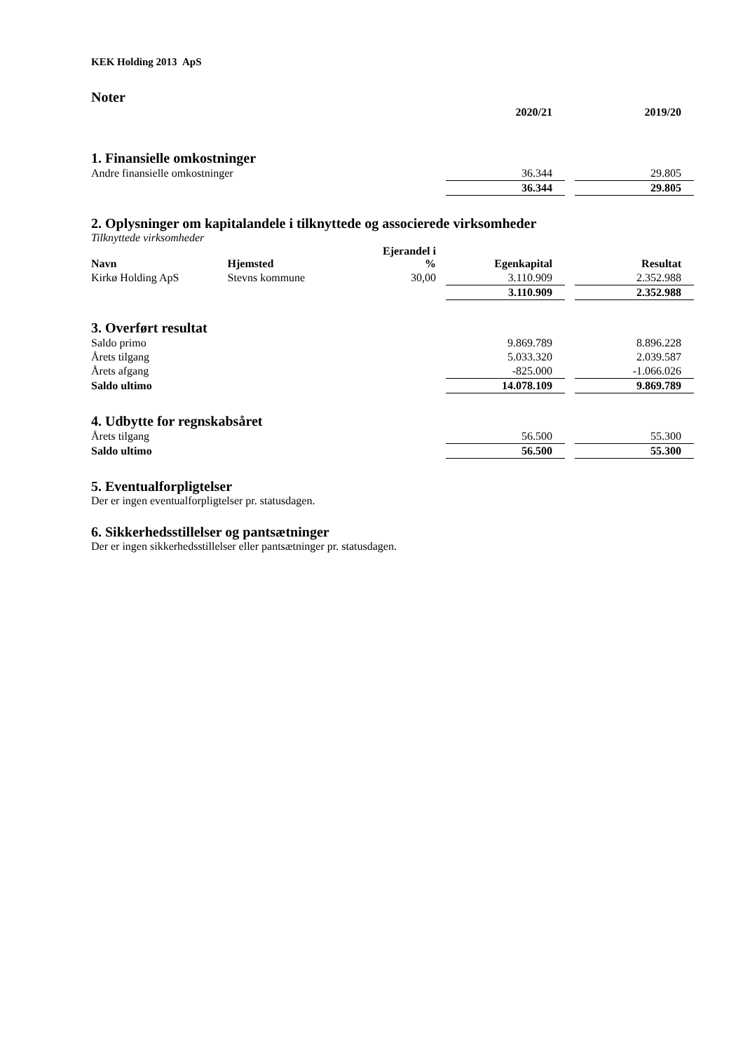KEK Holding 2013 ApS
Noter
| | 2020/21 | | 2019/20 |
1. Finansielle omkostninger
| Andre finansielle omkostninger | 36.344 | | 29.805 |
| | 36.344 | | 29.805 |
2. Oplysninger om kapitalandele i tilknyttede og associerede virksomheder
Tilknyttede virksomheder
| Navn | Hjemsted | Ejerandel i % | Egenkapital | | Resultat |
| Kirkø Holding ApS | Stevns kommune | 30,00 | 3.110.909 | | 2.352.988 |
| | | | 3.110.909 | | 2.352.988 |
3. Overført resultat
| Saldo primo | 9.869.789 | | 8.896.228 |
| Årets tilgang | 5.033.320 | | 2.039.587 |
| Årets afgang | -825.000 | | -1.066.026 |
| Saldo ultimo | 14.078.109 | | 9.869.789 |
4. Udbytte for regnskabsåret
| Årets tilgang | 56.500 | | 55.300 |
| Saldo ultimo | 56.500 | | 55.300 |
5. Eventualforpligtelser
Der er ingen eventualforpligtelser pr. statusdagen.
6. Sikkerhedsstillelser og pantsætninger
Der er ingen sikkerhedsstillelser eller pantsætninger pr. statusdagen.